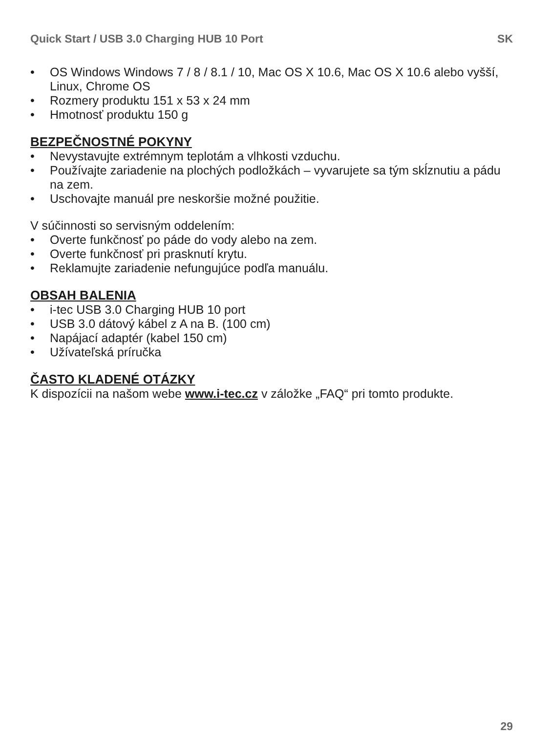Quick Start / USB 3.0 Charging HUB 10 Port SK
• OS Windows Windows 7 / 8 / 8.1 / 10, Mac OS X 10.6, Mac OS X 10.6 alebo vyšší, Linux, Chrome OS
• Rozmery produktu 151 x 53 x 24 mm
• Hmotnosť produktu 150 g
BEZPEČNOSTNÉ POKYNY
• Nevystavujte extrémnym teplotám a vlhkosti vzduchu.
• Používajte zariadenie na plochých podložkách – vyvarujete sa tým skĺznutiu a pádu na zem.
• Uschovajte manuál pre neskoršie možné použitie.
V súčinnosti so servisným oddelením:
• Overte funkčnosť po páde do vody alebo na zem.
• Overte funkčnosť pri prasknutí krytu.
• Reklamujte zariadenie nefungujúce podľa manuálu.
OBSAH BALENIA
• i-tec USB 3.0 Charging HUB 10 port
• USB 3.0 dátový kábel z A na B. (100 cm)
• Napájací adaptér (kabel 150 cm)
• Užívateľská príručka
ČASTO KLADENÉ OTÁZKY
K dispozícii na našom webe www.i-tec.cz v záložke „FAQ“ pri tomto produkte.
29